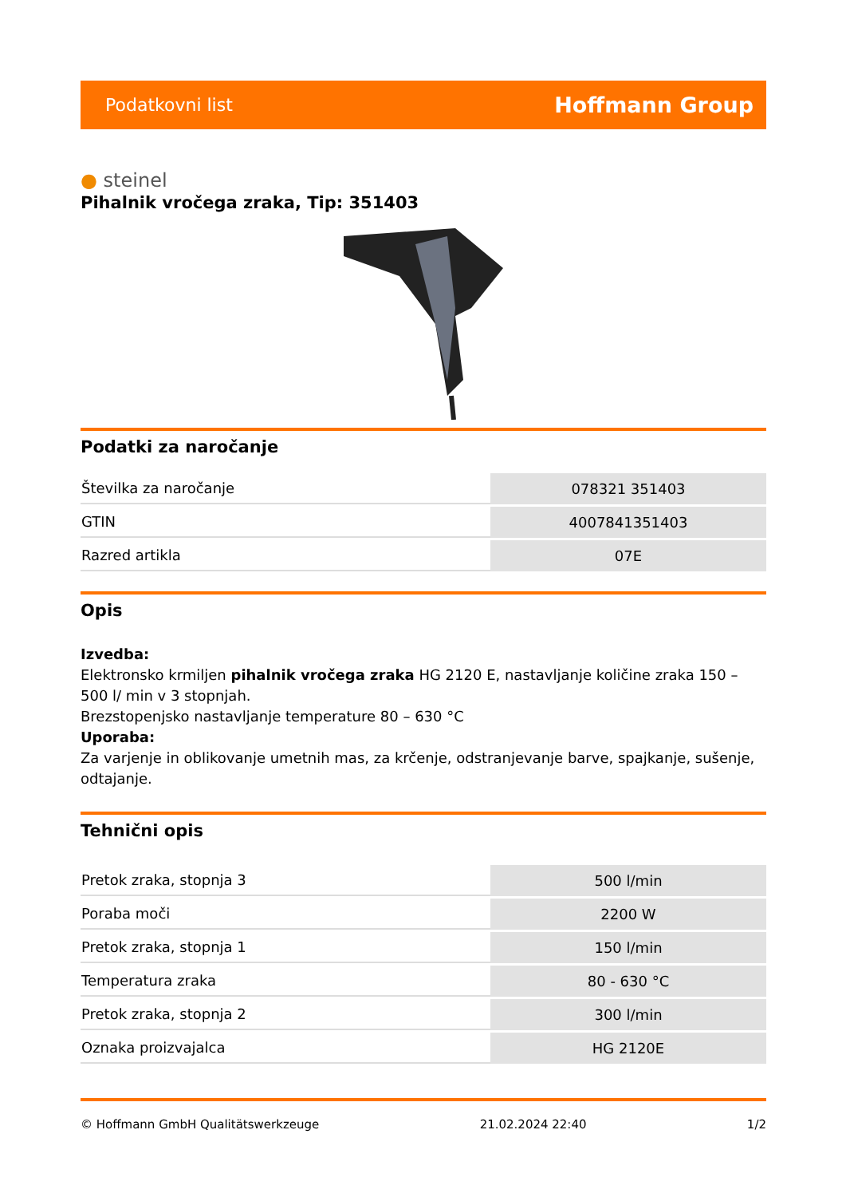Podatkovni list
Hoffmann Group
● steinel
Pihalnik vročega zraka, Tip: 351403
Podatki za naročanje
| Številka za naročanje | 078321 351403 |
| GTIN | 4007841351403 |
| Razred artikla | 07E |
Opis
Izvedba:
Elektronsko krmiljen pihalnik vročega zraka HG 2120 E, nastavljanje količine zraka 150 – 500 l/ min v 3 stopnjah.
Brezstopenjsko nastavljanje temperature 80 – 630 °C
Uporaba:
Za varjenje in oblikovanje umetnih mas, za krčenje, odstranjevanje barve, spajkanje, sušenje, odtajanje.
Tehnični opis
| Pretok zraka, stopnja 3 | 500 l/min |
| Poraba moči | 2200 W |
| Pretok zraka, stopnja 1 | 150 l/min |
| Temperatura zraka | 80 - 630 °C |
| Pretok zraka, stopnja 2 | 300 l/min |
| Oznaka proizvajalca | HG 2120E |
© Hoffmann GmbH Qualitätswerkzeuge 21.02.2024 22:40 1/2